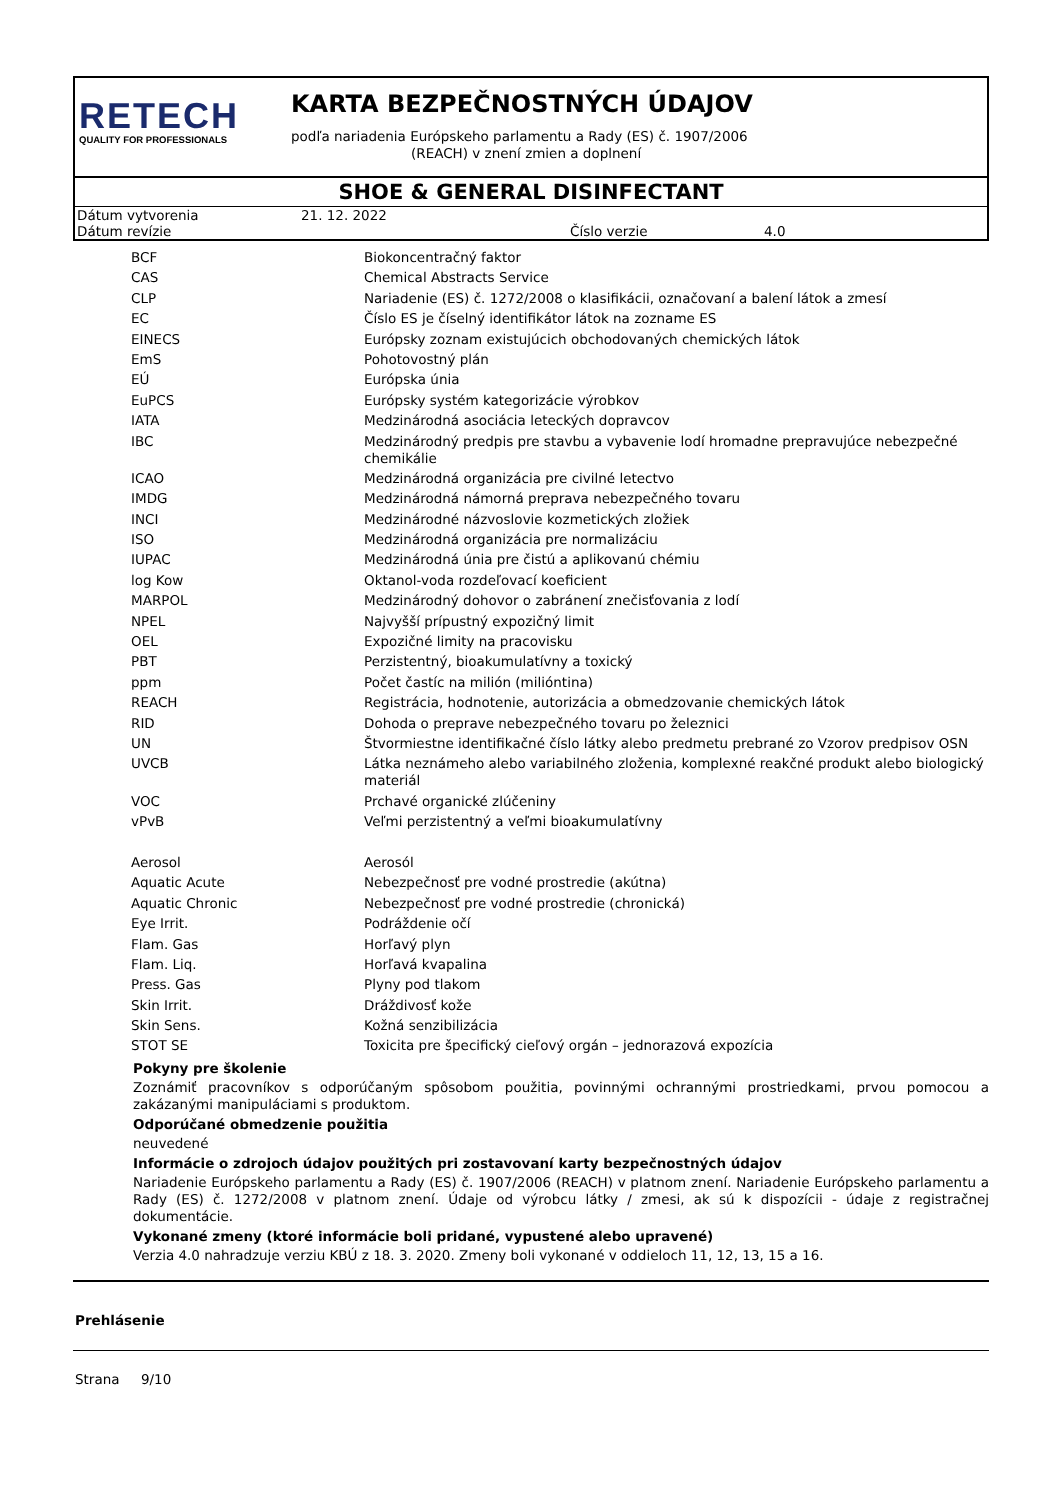RETECH
QUALITY FOR PROFESSIONALS
KARTA BEZPEČNOSTNÝCH ÚDAJOV
podľa nariadenia Európskeho parlamentu a Rady (ES) č. 1907/2006
(REACH) v znení zmien a doplnení
SHOE & GENERAL DISINFECTANT
| Dátum vytvorenia | 21. 12. 2022 | | |
| Dátum revízie | | Číslo verzie | 4.0 |
| BCF | Biokoncentračný faktor |
| CAS | Chemical Abstracts Service |
| CLP | Nariadenie (ES) č. 1272/2008 o klasifikácii, označovaní a balení látok a zmesí |
| EC | Číslo ES je číselný identifikátor látok na zozname ES |
| EINECS | Európsky zoznam existujúcich obchodovaných chemických látok |
| EmS | Pohotovostný plán |
| EÚ | Európska únia |
| EuPCS | Európsky systém kategorizácie výrobkov |
| IATA | Medzinárodná asociácia leteckých dopravcov |
| IBC | Medzinárodný predpis pre stavbu a vybavenie lodí hromadne prepravujúce nebezpečné chemikálie |
| ICAO | Medzinárodná organizácia pre civilné letectvo |
| IMDG | Medzinárodná námorná preprava nebezpečného tovaru |
| INCI | Medzinárodné názvoslovie kozmetických zložiek |
| ISO | Medzinárodná organizácia pre normalizáciu |
| IUPAC | Medzinárodná únia pre čistú a aplikovanú chémiu |
| log Kow | Oktanol-voda rozdeľovací koeficient |
| MARPOL | Medzinárodný dohovor o zabránení znečisťovania z lodí |
| NPEL | Najvyšší prípustný expozičný limit |
| OEL | Expozičné limity na pracovisku |
| PBT | Perzistentný, bioakumulatívny a toxický |
| ppm | Počet častíc na milión (milióntina) |
| REACH | Registrácia, hodnotenie, autorizácia a obmedzovanie chemických látok |
| RID | Dohoda o preprave nebezpečného tovaru po železnici |
| UN | Štvormiestne identifikačné číslo látky alebo predmetu prebrané zo Vzorov predpisov OSN |
| UVCB | Látka neznámeho alebo variabilného zloženia, komplexné reakčné produkt alebo biologický materiál |
| VOC | Prchavé organické zlúčeniny |
| vPvB | Veľmi perzistentný a veľmi bioakumulatívny |
| Aerosol | Aerosól |
| Aquatic Acute | Nebezpečnosť pre vodné prostredie (akútna) |
| Aquatic Chronic | Nebezpečnosť pre vodné prostredie (chronická) |
| Eye Irrit. | Podráždenie očí |
| Flam. Gas | Horľavý plyn |
| Flam. Liq. | Horľavá kvapalina |
| Press. Gas | Plyny pod tlakom |
| Skin Irrit. | Dráždivosť kože |
| Skin Sens. | Kožná senzibilizácia |
| STOT SE | Toxicita pre špecifický cieľový orgán – jednorazová expozícia |
Pokyny pre školenie
Zoznámiť pracovníkov s odporúčaným spôsobom použitia, povinnými ochrannými prostriedkami, prvou pomocou a zakázanými manipuláciami s produktom.
Odporúčané obmedzenie použitia
neuvedené
Informácie o zdrojoch údajov použitých pri zostavovaní karty bezpečnostných údajov
Nariadenie Európskeho parlamentu a Rady (ES) č. 1907/2006 (REACH) v platnom znení. Nariadenie Európskeho parlamentu a Rady (ES) č. 1272/2008 v platnom znení. Údaje od výrobcu látky / zmesi, ak sú k dispozícii - údaje z registračnej dokumentácie.
Vykonané zmeny (ktoré informácie boli pridané, vypustené alebo upravené)
Verzia 4.0 nahradzuje verziu KBÚ z 18. 3. 2020. Zmeny boli vykonané v oddieloch 11, 12, 13, 15 a 16.
Prehlásenie
Strana 9/10